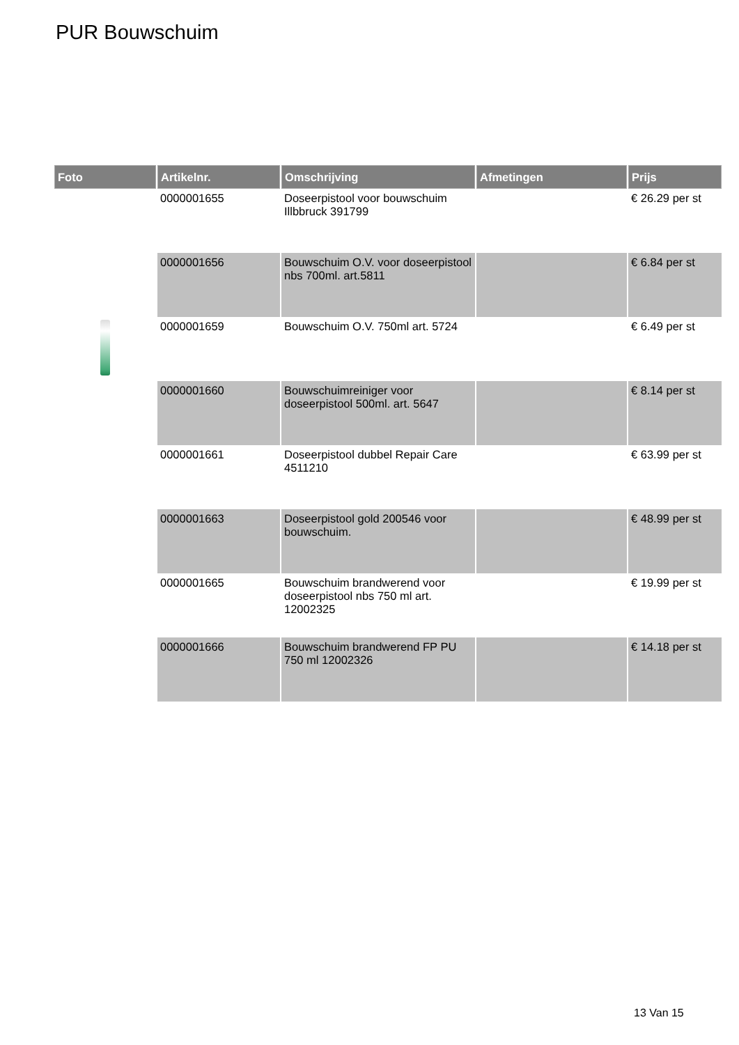PUR Bouwschuim
| Foto | Artikelnr. | Omschrijving | Afmetingen | Prijs |
| --- | --- | --- | --- | --- |
| | 0000001655 | Doseerpistool voor bouwschuim Illbbruck 391799 | | € 26.29 per st |
| | 0000001656 | Bouwschuim O.V. voor doseerpistool nbs 700ml. art.5811 | | € 6.84 per st |
| | 0000001659 | Bouwschuim O.V. 750ml art. 5724 | | € 6.49 per st |
| | 0000001660 | Bouwschuimreiniger voor doseerpistool 500ml. art. 5647 | | € 8.14 per st |
| | 0000001661 | Doseerpistool dubbel Repair Care 4511210 | | € 63.99 per st |
| | 0000001663 | Doseerpistool gold 200546 voor bouwschuim. | | € 48.99 per st |
| | 0000001665 | Bouwschuim brandwerend voor doseerpistool nbs 750 ml art. 12002325 | | € 19.99 per st |
| | 0000001666 | Bouwschuim brandwerend FP PU 750 ml 12002326 | | € 14.18 per st |
13 Van 15